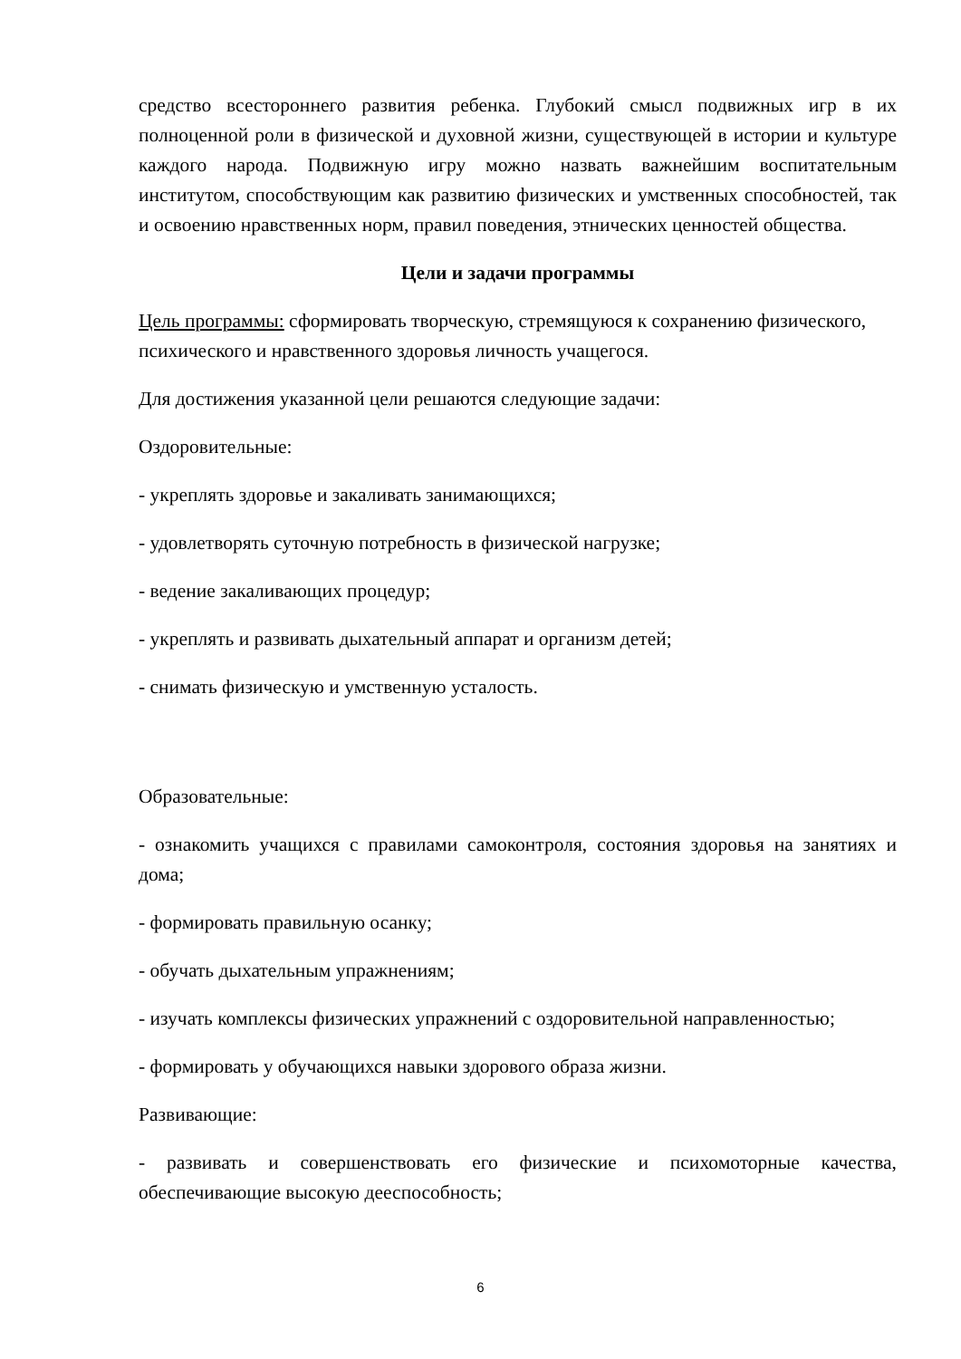средство всестороннего развития ребенка. Глубокий смысл подвижных игр в их полноценной роли в физической и духовной жизни, существующей в истории и культуре каждого народа. Подвижную игру можно назвать важнейшим воспитательным институтом, способствующим как развитию физических и умственных способностей, так и освоению нравственных норм, правил поведения, этнических ценностей общества.
Цели и задачи программы
Цель программы: сформировать творческую, стремящуюся к сохранению физического, психического и нравственного здоровья личность учащегося.
Для достижения указанной цели решаются следующие задачи:
Оздоровительные:
- укреплять здоровье и закаливать занимающихся;
- удовлетворять суточную потребность в физической нагрузке;
- ведение закаливающих процедур;
- укреплять и развивать дыхательный аппарат и организм детей;
- снимать физическую и умственную усталость.
Образовательные:
- ознакомить учащихся с правилами самоконтроля, состояния здоровья на занятиях и дома;
- формировать правильную осанку;
- обучать дыхательным упражнениям;
- изучать комплексы физических упражнений с оздоровительной направленностью;
- формировать у обучающихся навыки здорового образа жизни.
Развивающие:
- развивать и совершенствовать его физические и психомоторные качества, обеспечивающие высокую дееспособность;
6